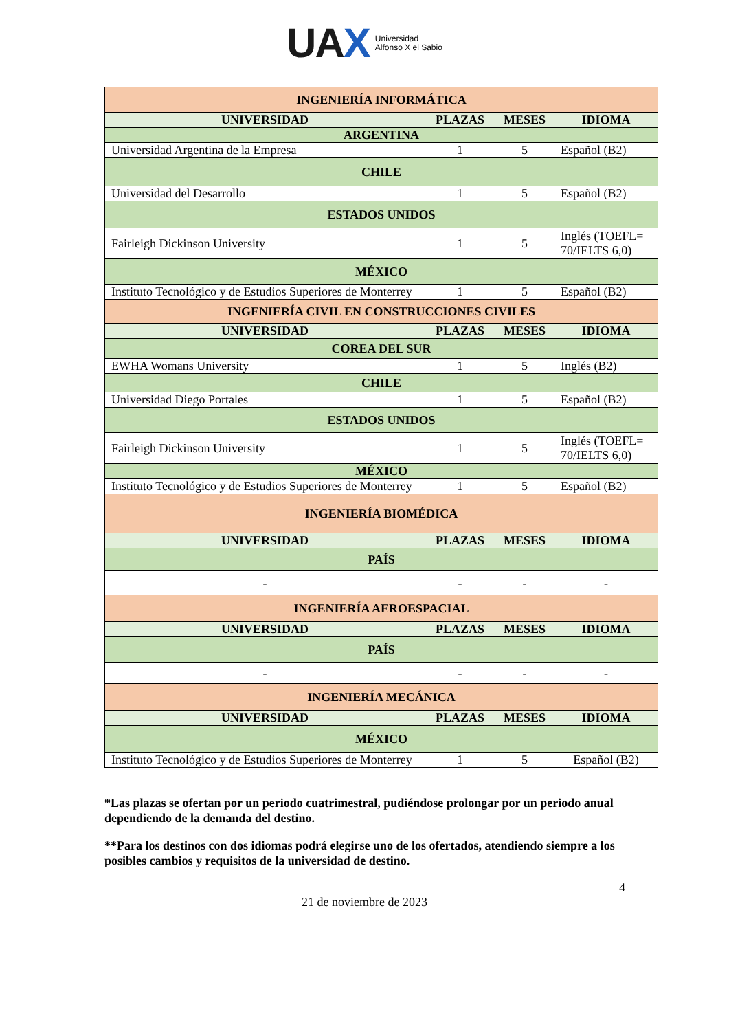UAX Universidad
Alfonso X el Sabio
| INGENIERÍA INFORMÁTICA | | | |
| UNIVERSIDAD | PLAZAS | MESES | IDIOMA |
| ARGENTINA | | | |
| Universidad Argentina de la Empresa | 1 | 5 | Español (B2) |
| CHILE | | | |
| Universidad del Desarrollo | 1 | 5 | Español (B2) |
| ESTADOS UNIDOS | | | |
| Fairleigh Dickinson University | 1 | 5 | Inglés (TOEFL= 70/IELTS 6,0) |
| MÉXICO | | | |
| Instituto Tecnológico y de Estudios Superiores de Monterrey | 1 | 5 | Español (B2) |
| INGENIERÍA CIVIL EN CONSTRUCCIONES CIVILES | | | |
| UNIVERSIDAD | PLAZAS | MESES | IDIOMA |
| COREA DEL SUR | | | |
| EWHA Womans University | 1 | 5 | Inglés (B2) |
| CHILE | | | |
| Universidad Diego Portales | 1 | 5 | Español (B2) |
| ESTADOS UNIDOS | | | |
| Fairleigh Dickinson University | 1 | 5 | Inglés (TOEFL= 70/IELTS 6,0) |
| MÉXICO | | | |
| Instituto Tecnológico y de Estudios Superiores de Monterrey | 1 | 5 | Español (B2) |
| INGENIERÍA BIOMÉDICA | | | |
| UNIVERSIDAD | PLAZAS | MESES | IDIOMA |
| PAÍS | | | |
| - | - | - | - |
| INGENIERÍA AEROESPACIAL | | | |
| UNIVERSIDAD | PLAZAS | MESES | IDIOMA |
| PAÍS | | | |
| - | - | - | - |
| INGENIERÍA MECÁNICA | | | |
| UNIVERSIDAD | PLAZAS | MESES | IDIOMA |
| MÉXICO | | | |
| Instituto Tecnológico y de Estudios Superiores de Monterrey | 1 | 5 | Español (B2) |
*Las plazas se ofertan por un periodo cuatrimestral, pudiéndose prolongar por un periodo anual dependiendo de la demanda del destino.
**Para los destinos con dos idiomas podrá elegirse uno de los ofertados, atendiendo siempre a los posibles cambios y requisitos de la universidad de destino.
4
21 de noviembre de 2023